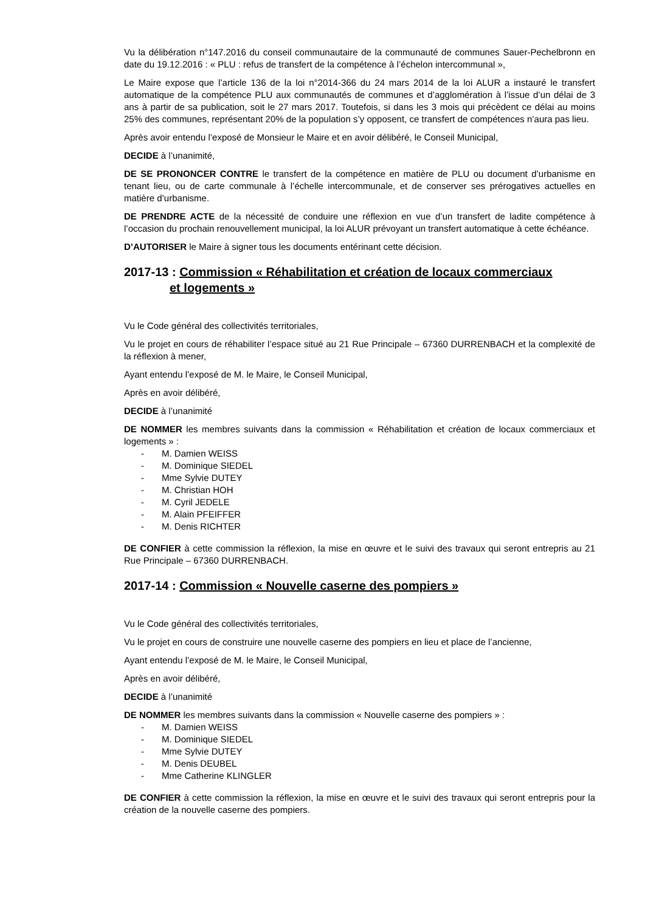Vu la délibération n°147.2016 du conseil communautaire de la communauté de communes Sauer-Pechelbronn en date du 19.12.2016 : « PLU : refus de transfert de la compétence à l’échelon intercommunal »,
Le Maire expose que l’article 136 de la loi n°2014-366 du 24 mars 2014 de la loi ALUR a instauré le transfert automatique de la compétence PLU aux communautés de communes et d’agglomération à l’issue d’un délai de 3 ans à partir de sa publication, soit le 27 mars 2017. Toutefois, si dans les 3 mois qui précèdent ce délai au moins 25% des communes, représentant 20% de la population s’y opposent, ce transfert de compétences n’aura pas lieu.
Après avoir entendu l’exposé de Monsieur le Maire et en avoir délibéré, le Conseil Municipal,
DECIDE à l’unanimité,
DE SE PRONONCER CONTRE le transfert de la compétence en matière de PLU ou document d’urbanisme en tenant lieu, ou de carte communale à l’échelle intercommunale, et de conserver ses prérogatives actuelles en matière d’urbanisme.
DE PRENDRE ACTE de la nécessité de conduire une réflexion en vue d’un transfert de ladite compétence à l’occasion du prochain renouvellement municipal, la loi ALUR prévoyant un transfert automatique à cette échéance.
D’AUTORISER le Maire à signer tous les documents entérinant cette décision.
2017-13 : Commission « Réhabilitation et création de locaux commerciaux
et logements »
Vu le Code général des collectivités territoriales,
Vu le projet en cours de réhabiliter l’espace situé au 21 Rue Principale – 67360 DURRENBACH et la complexité de la réflexion à mener,
Ayant entendu l’exposé de M. le Maire, le Conseil Municipal,
Après en avoir délibéré,
DECIDE à l’unanimité
DE NOMMER les membres suivants dans la commission « Réhabilitation et création de locaux commerciaux et logements » :
- M. Damien WEISS
- M. Dominique SIEDEL
- Mme Sylvie DUTEY
- M. Christian HOH
- M. Cyril JEDELE
- M. Alain PFEIFFER
- M. Denis RICHTER
DE CONFIER à cette commission la réflexion, la mise en œuvre et le suivi des travaux qui seront entrepris au 21 Rue Principale – 67360 DURRENBACH.
2017-14 : Commission « Nouvelle caserne des pompiers »
Vu le Code général des collectivités territoriales,
Vu le projet en cours de construire une nouvelle caserne des pompiers en lieu et place de l’ancienne,
Ayant entendu l’exposé de M. le Maire, le Conseil Municipal,
Après en avoir délibéré,
DECIDE à l’unanimité
DE NOMMER les membres suivants dans la commission « Nouvelle caserne des pompiers » :
- M. Damien WEISS
- M. Dominique SIEDEL
- Mme Sylvie DUTEY
- M. Denis DEUBEL
- Mme Catherine KLINGLER
DE CONFIER à cette commission la réflexion, la mise en œuvre et le suivi des travaux qui seront entrepris pour la création de la nouvelle caserne des pompiers.